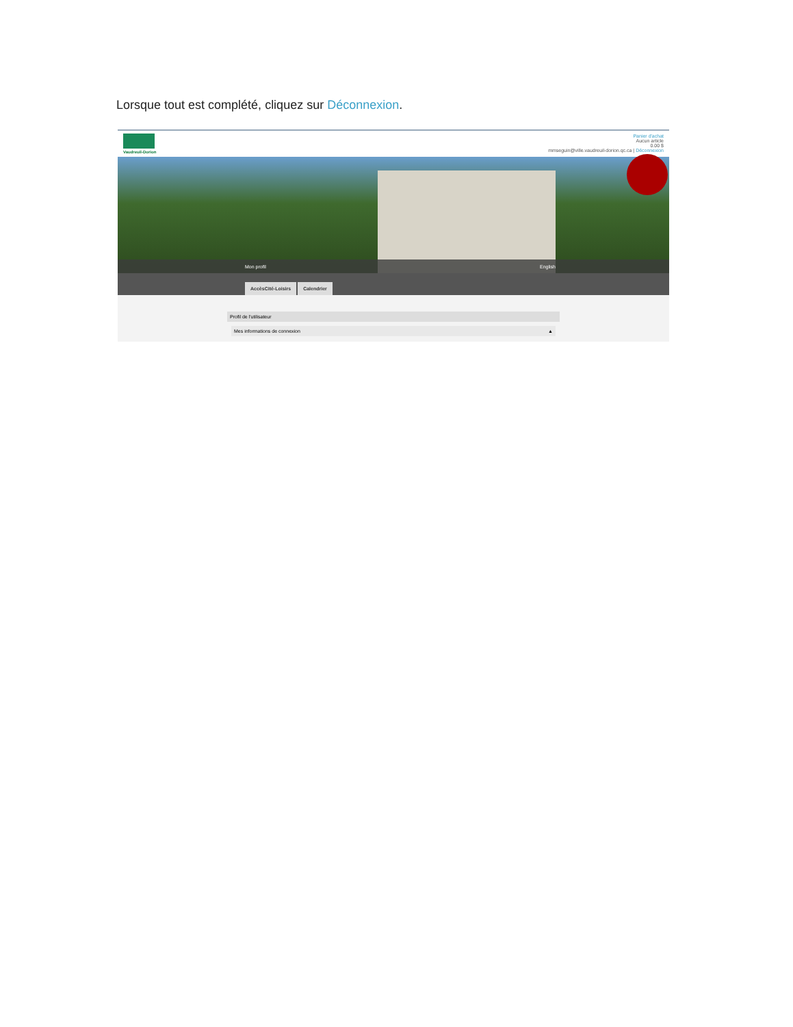Lorsque tout est complété, cliquez sur Déconnexion.
Vaudreuil-Dorion
Panier d'achat
Aucun article
0.00 $
mmseguin@ville.vaudreuil-dorion.qc.ca | Déconnexion
Mon profil English
AccèsCité-Loisirs Calendrier
Profil de l'utilisateur
Mes informations de connexion ▲